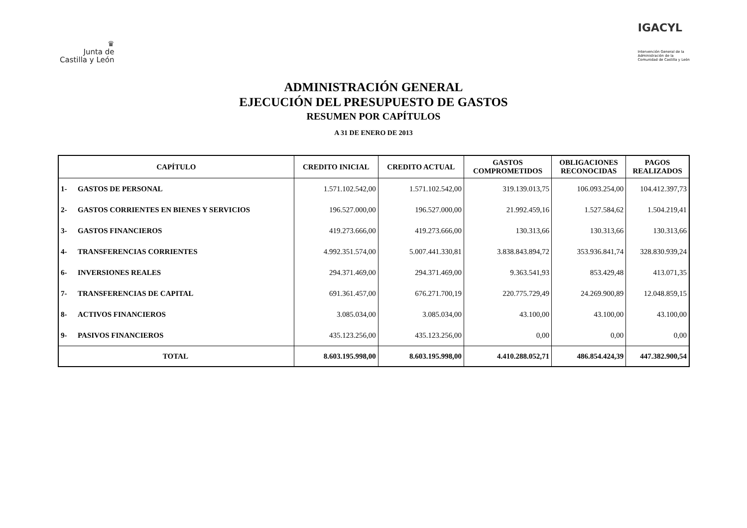♛
Junta de
Castilla y León
IGACYL
Intervención General de la
Administración de la
Comunidad de Castilla y León
ADMINISTRACIÓN GENERAL
EJECUCIÓN DEL PRESUPUESTO DE GASTOS
RESUMEN POR CAPÍTULOS
A 31 DE ENERO DE 2013
| CAPÍTULO | | CREDITO INICIAL | CREDITO ACTUAL | GASTOS COMPROMETIDOS | OBLIGACIONES RECONOCIDAS | PAGOS REALIZADOS |
| --- | --- | --- | --- | --- | --- | --- |
| 1- | GASTOS DE PERSONAL | 1.571.102.542,00 | 1.571.102.542,00 | 319.139.013,75 | 106.093.254,00 | 104.412.397,73 |
| 2- | GASTOS CORRIENTES EN BIENES Y SERVICIOS | 196.527.000,00 | 196.527.000,00 | 21.992.459,16 | 1.527.584,62 | 1.504.219,41 |
| 3- | GASTOS FINANCIEROS | 419.273.666,00 | 419.273.666,00 | 130.313,66 | 130.313,66 | 130.313,66 |
| 4- | TRANSFERENCIAS CORRIENTES | 4.992.351.574,00 | 5.007.441.330,81 | 3.838.843.894,72 | 353.936.841,74 | 328.830.939,24 |
| 6- | INVERSIONES REALES | 294.371.469,00 | 294.371.469,00 | 9.363.541,93 | 853.429,48 | 413.071,35 |
| 7- | TRANSFERENCIAS DE CAPITAL | 691.361.457,00 | 676.271.700,19 | 220.775.729,49 | 24.269.900,89 | 12.048.859,15 |
| 8- | ACTIVOS FINANCIEROS | 3.085.034,00 | 3.085.034,00 | 43.100,00 | 43.100,00 | 43.100,00 |
| 9- | PASIVOS FINANCIEROS | 435.123.256,00 | 435.123.256,00 | 0,00 | 0,00 | 0,00 |
| TOTAL | | 8.603.195.998,00 | 8.603.195.998,00 | 4.410.288.052,71 | 486.854.424,39 | 447.382.900,54 |